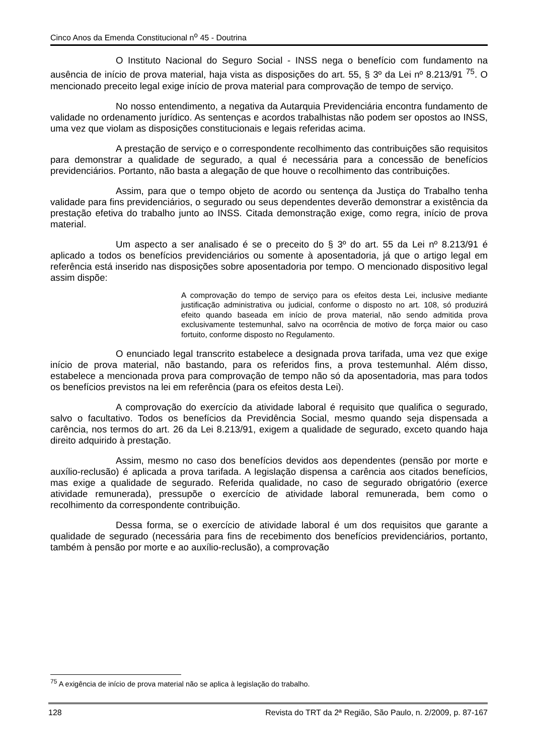Cinco Anos da Emenda Constitucional n<sup>o</sup> 45 - Doutrina
O Instituto Nacional do Seguro Social - INSS nega o benefício com fundamento na ausência de início de prova material, haja vista as disposições do art. 55, § 3º da Lei nº 8.213/91 <sup>75</sup>. O mencionado preceito legal exige início de prova material para comprovação de tempo de serviço.
No nosso entendimento, a negativa da Autarquia Previdenciária encontra fundamento de validade no ordenamento jurídico. As sentenças e acordos trabalhistas não podem ser opostos ao INSS, uma vez que violam as disposições constitucionais e legais referidas acima.
A prestação de serviço e o correspondente recolhimento das contribuições são requisitos para demonstrar a qualidade de segurado, a qual é necessária para a concessão de benefícios previdenciários. Portanto, não basta a alegação de que houve o recolhimento das contribuições.
Assim, para que o tempo objeto de acordo ou sentença da Justiça do Trabalho tenha validade para fins previdenciários, o segurado ou seus dependentes deverão demonstrar a existência da prestação efetiva do trabalho junto ao INSS. Citada demonstração exige, como regra, início de prova material.
Um aspecto a ser analisado é se o preceito do § 3º do art. 55 da Lei nº 8.213/91 é aplicado a todos os benefícios previdenciários ou somente à aposentadoria, já que o artigo legal em referência está inserido nas disposições sobre aposentadoria por tempo. O mencionado dispositivo legal assim dispõe:
A comprovação do tempo de serviço para os efeitos desta Lei, inclusive mediante justificação administrativa ou judicial, conforme o disposto no art. 108, só produzirá efeito quando baseada em início de prova material, não sendo admitida prova exclusivamente testemunhal, salvo na ocorrência de motivo de força maior ou caso fortuito, conforme disposto no Regulamento.
O enunciado legal transcrito estabelece a designada prova tarifada, uma vez que exige início de prova material, não bastando, para os referidos fins, a prova testemunhal. Além disso, estabelece a mencionada prova para comprovação de tempo não só da aposentadoria, mas para todos os benefícios previstos na lei em referência (para os efeitos desta Lei).
A comprovação do exercício da atividade laboral é requisito que qualifica o segurado, salvo o facultativo. Todos os benefícios da Previdência Social, mesmo quando seja dispensada a carência, nos termos do art. 26 da Lei 8.213/91, exigem a qualidade de segurado, exceto quando haja direito adquirido à prestação.
Assim, mesmo no caso dos benefícios devidos aos dependentes (pensão por morte e auxílio-reclusão) é aplicada a prova tarifada. A legislação dispensa a carência aos citados benefícios, mas exige a qualidade de segurado. Referida qualidade, no caso de segurado obrigatório (exerce atividade remunerada), pressupõe o exercício de atividade laboral remunerada, bem como o recolhimento da correspondente contribuição.
Dessa forma, se o exercício de atividade laboral é um dos requisitos que garante a qualidade de segurado (necessária para fins de recebimento dos benefícios previdenciários, portanto, também à pensão por morte e ao auxílio-reclusão), a comprovação
<sup>75</sup> A exigência de início de prova material não se aplica à legislação do trabalho.
128 Revista do TRT da 2ª Região, São Paulo, n. 2/2009, p. 87-167